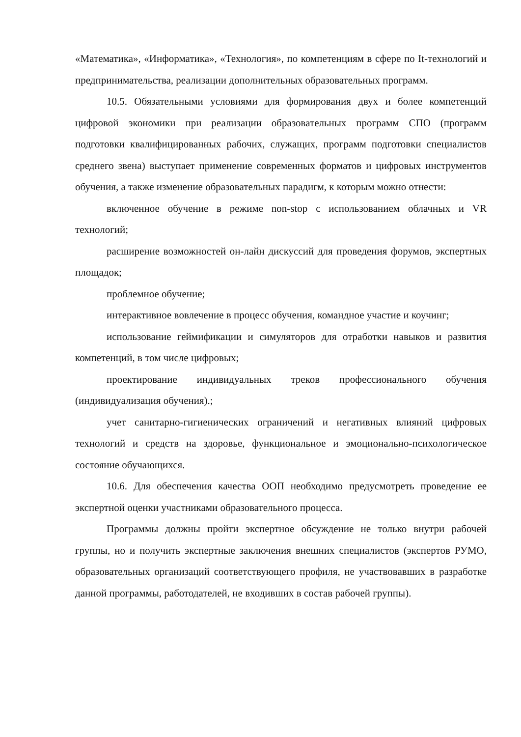«Математика», «Информатика», «Технология», по компетенциям в сфере по It-технологий и предпринимательства, реализации дополнительных образовательных программ.
10.5. Обязательными условиями для формирования двух и более компетенций цифровой экономики при реализации образовательных программ СПО (программ подготовки квалифицированных рабочих, служащих, программ подготовки специалистов среднего звена) выступает применение современных форматов и цифровых инструментов обучения, а также изменение образовательных парадигм, к которым можно отнести:
включенное обучение в режиме non-stop с использованием облачных и VR технологий;
расширение возможностей он-лайн дискуссий для проведения форумов, экспертных площадок;
проблемное обучение;
интерактивное вовлечение в процесс обучения, командное участие и коучинг;
использование геймификации и симуляторов для отработки навыков и развития компетенций, в том числе цифровых;
проектирование индивидуальных треков профессионального обучения (индивидуализация обучения).;
учет санитарно-гигиенических ограничений и негативных влияний цифровых технологий и средств на здоровье, функциональное и эмоционально-психологическое состояние обучающихся.
10.6. Для обеспечения качества ООП необходимо предусмотреть проведение ее экспертной оценки участниками образовательного процесса.
Программы должны пройти экспертное обсуждение не только внутри рабочей группы, но и получить экспертные заключения внешних специалистов (экспертов РУМО, образовательных организаций соответствующего профиля, не участвовавших в разработке данной программы, работодателей, не входивших в состав рабочей группы).